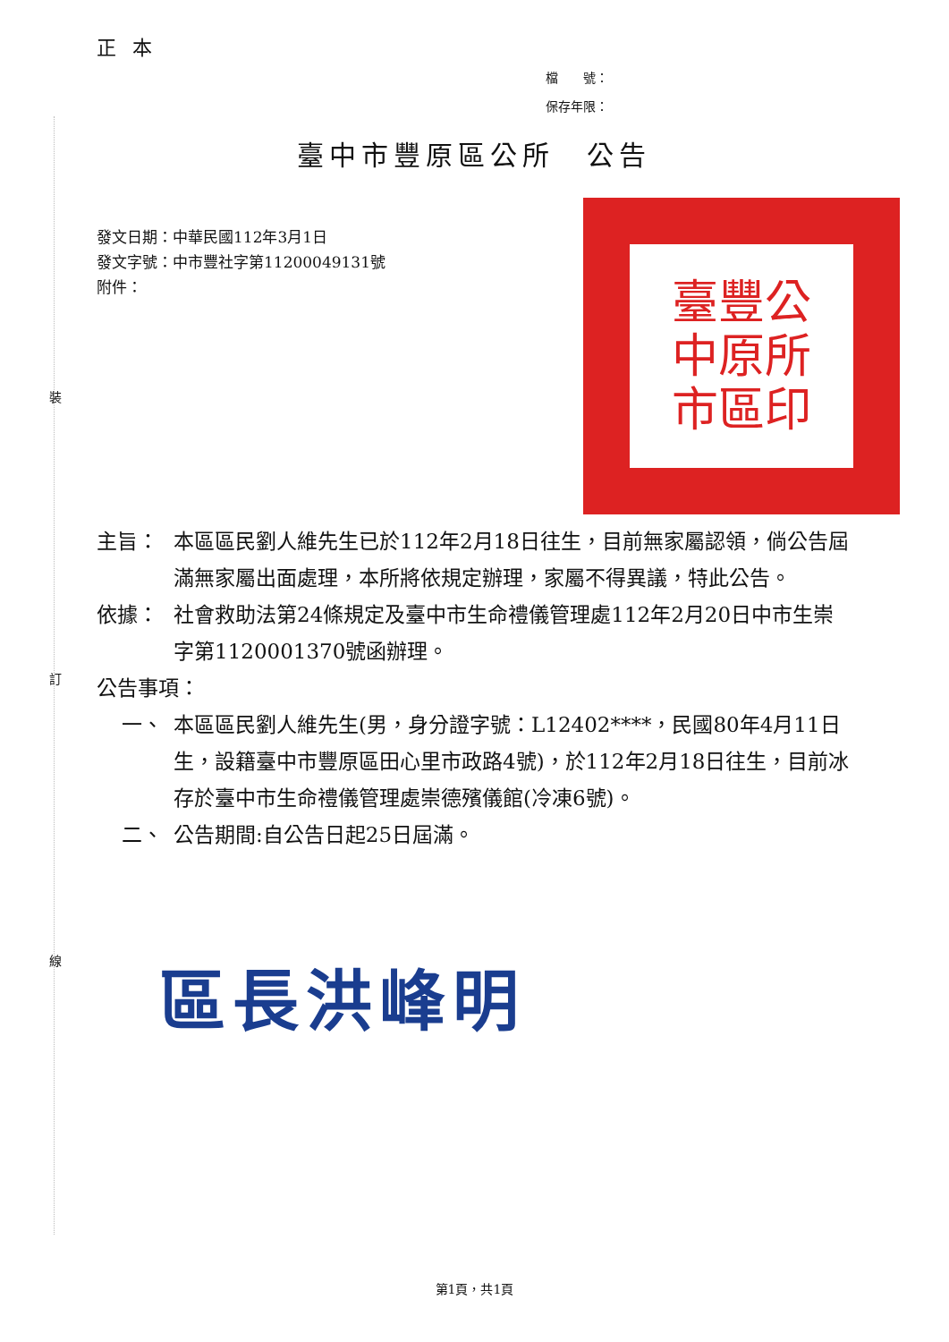裝
訂
線
正本
檔　　號：
保存年限：
臺中市豐原區公所　公告
發文日期：中華民國112年3月1日
發文字號：中市豐社字第11200049131號
附件：
臺豐公
中原所
市區印
主旨： 本區區民劉人維先生已於112年2月18日往生，目前無家屬認領，倘公告屆滿無家屬出面處理，本所將依規定辦理，家屬不得異議，特此公告。
依據： 社會救助法第24條規定及臺中市生命禮儀管理處112年2月20日中市生崇字第1120001370號函辦理。
公告事項：
一、 本區區民劉人維先生(男，身分證字號：L12402****，民國80年4月11日生，設籍臺中市豐原區田心里市政路4號)，於112年2月18日往生，目前冰存於臺中市生命禮儀管理處崇德殯儀館(冷凍6號)。
二、 公告期間:自公告日起25日屆滿。
區長洪峰明
第1頁，共1頁